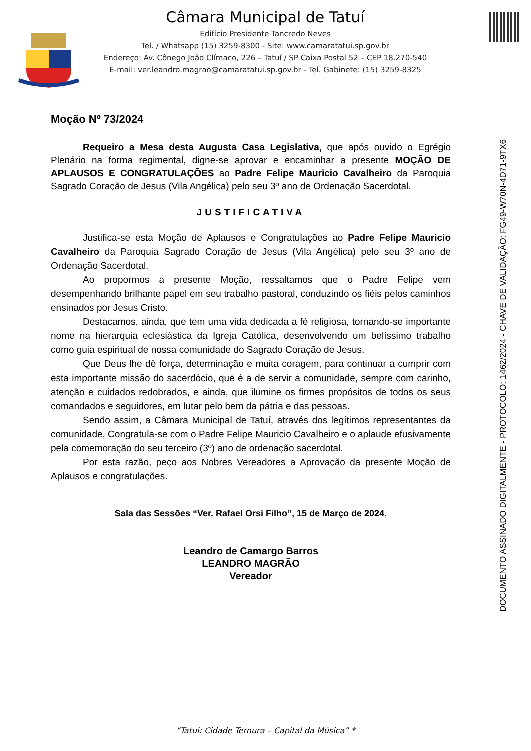Câmara Municipal de Tatuí
Edifício Presidente Tancredo Neves
Tel. / Whatsapp (15) 3259-8300 - Site: www.camaratatui.sp.gov.br
Endereço: Av. Cônego João Clímaco, 226 – Tatuí / SP Caixa Postal 52 – CEP 18.270-540
E-mail: ver.leandro.magrao@camaratatui.sp.gov.br - Tel. Gabinete: (15) 3259-8325
DOCUMENTO ASSINADO DIGITALMENTE - PROTOCOLO: 1462/2024 - CHAVE DE VALIDAÇÃO: FG49-W70N-4D71-9TX6
Moção Nº 73/2024
Requeiro a Mesa desta Augusta Casa Legislativa, que após ouvido o Egrégio Plenário na forma regimental, digne-se aprovar e encaminhar a presente MOÇÃO DE APLAUSOS E CONGRATULAÇÕES ao Padre Felipe Mauricio Cavalheiro da Paroquia Sagrado Coração de Jesus (Vila Angélica) pelo seu 3º ano de Ordenação Sacerdotal.
JUSTIFICATIVA
Justifica-se esta Moção de Aplausos e Congratulações ao Padre Felipe Mauricio Cavalheiro da Paroquia Sagrado Coração de Jesus (Vila Angélica) pelo seu 3º ano de Ordenação Sacerdotal.
Ao propormos a presente Moção, ressaltamos que o Padre Felipe vem desempenhando brilhante papel em seu trabalho pastoral, conduzindo os fiéis pelos caminhos ensinados por Jesus Cristo.
Destacamos, ainda, que tem uma vida dedicada a fé religiosa, tornando-se importante nome na hierarquia eclesiástica da Igreja Católica, desenvolvendo um belíssimo trabalho como guia espiritual de nossa comunidade do Sagrado Coração de Jesus.
Que Deus lhe dê força, determinação e muita coragem, para continuar a cumprir com esta importante missão do sacerdócio, que é a de servir a comunidade, sempre com carinho, atenção e cuidados redobrados, e ainda, que ilumine os firmes propósitos de todos os seus comandados e seguidores, em lutar pelo bem da pátria e das pessoas.
Sendo assim, a Câmara Municipal de Tatuí, através dos legítimos representantes da comunidade, Congratula-se com o Padre Felipe Mauricio Cavalheiro e o aplaude efusivamente pela comemoração do seu terceiro (3º) ano de ordenação sacerdotal.
Por esta razão, peço aos Nobres Vereadores a Aprovação da presente Moção de Aplausos e congratulações.
Sala das Sessões “Ver. Rafael Orsi Filho”, 15 de Março de 2024.
Leandro de Camargo Barros
LEANDRO MAGRÃO
Vereador
“Tatuí: Cidade Ternura – Capital da Música” *